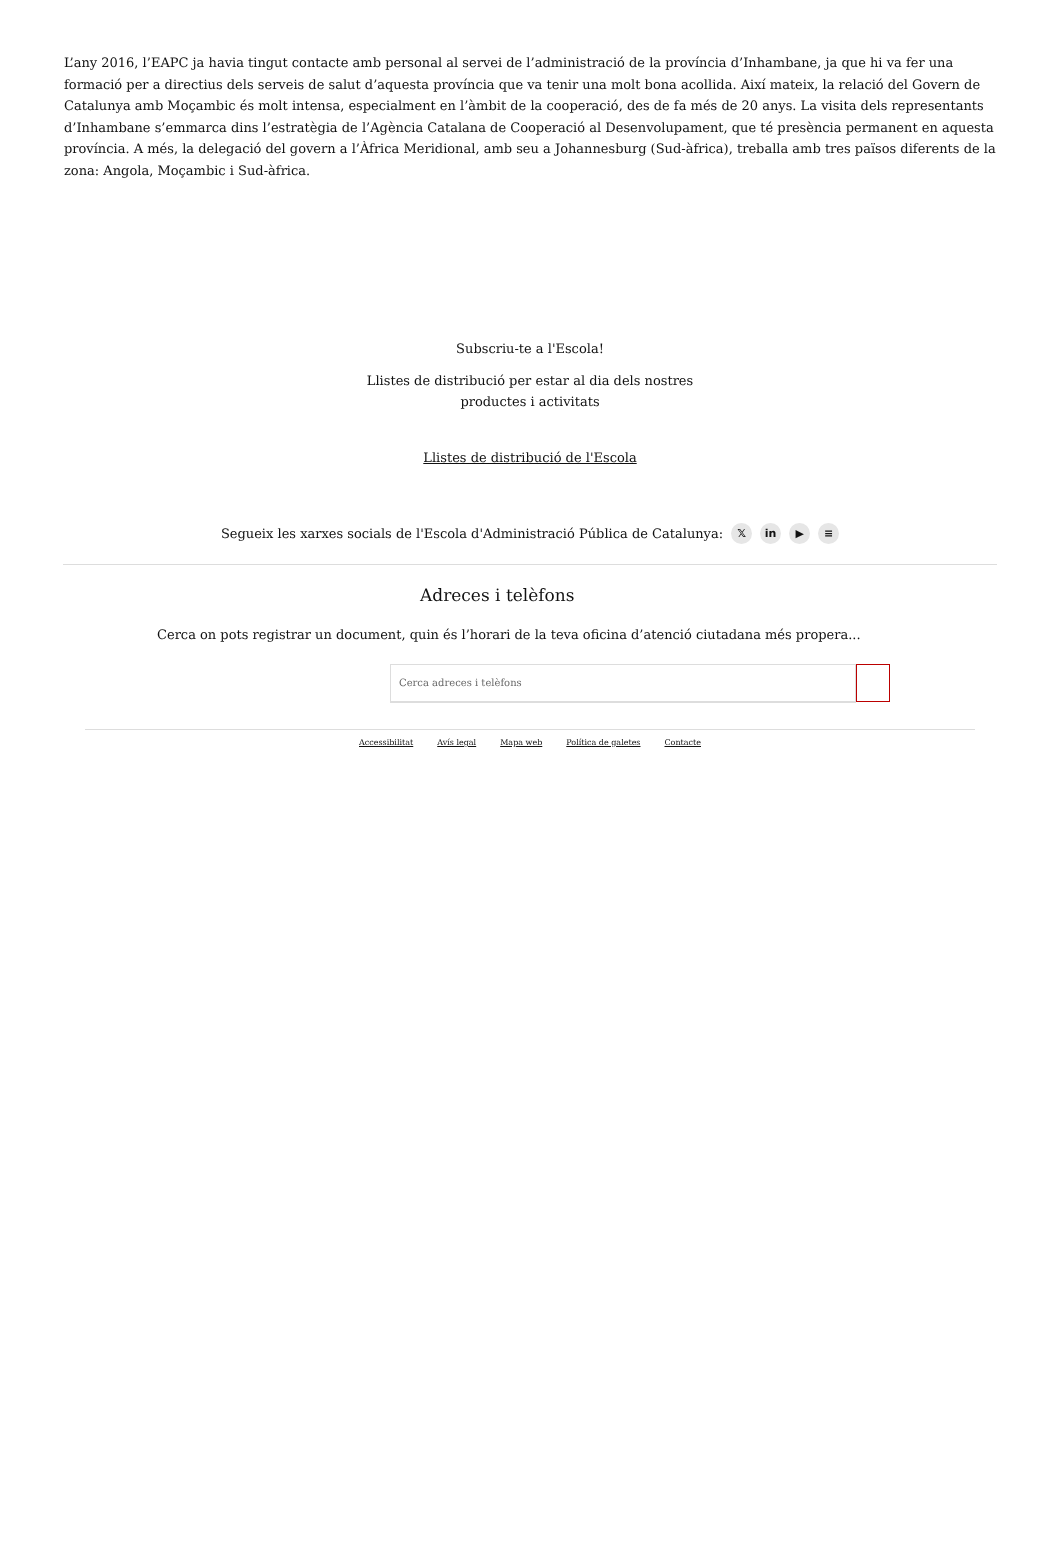L’any 2016, l’EAPC ja havia tingut contacte amb personal al servei de l’administració de la província d’Inhambane, ja que hi va fer una formació per a directius dels serveis de salut d’aquesta província que va tenir una molt bona acollida. Així mateix, la relació del Govern de Catalunya amb Moçambic és molt intensa, especialment en l’àmbit de la cooperació, des de fa més de 20 anys. La visita dels representants d’Inhambane s’emmarca dins l’estratègia de l’Agència Catalana de Cooperació al Desenvolupament, que té presència permanent en aquesta província. A més, la delegació del govern a l’Àfrica Meridional, amb seu a Johannesburg (Sud-àfrica), treballa amb tres països diferents de la zona: Angola, Moçambic i Sud-àfrica.
Subscriu-te a l'Escola!
Llistes de distribució per estar al dia dels nostres
productes i activitats
Llistes de distribució de l'Escola
Segueix les xarxes socials de l'Escola d'Administració Pública de Catalunya: 𝕏 in ▶ ≡
Adreces i telèfons
Cerca on pots registrar un document, quin és l’horari de la teva oficina d’atenció ciutadana més propera...
Cerca adreces i telèfons
Accessibilitat Avís legal Mapa web Política de galetes Contacte